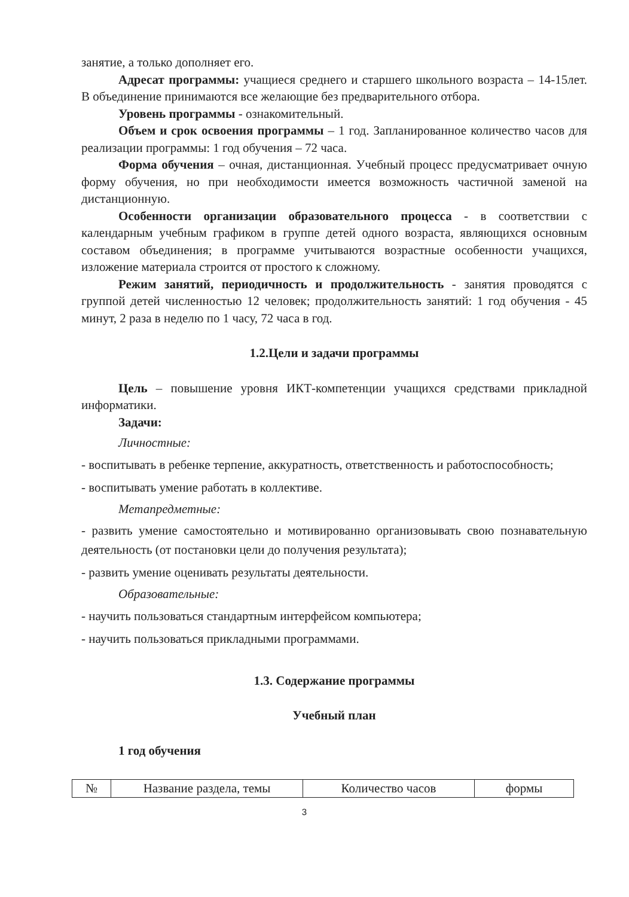занятие, а только дополняет его.
Адресат программы: учащиеся среднего и старшего школьного возраста – 14-15лет. В объединение принимаются все желающие без предварительного отбора.
Уровень программы - ознакомительный.
Объем и срок освоения программы – 1 год. Запланированное количество часов для реализации программы: 1 год обучения – 72 часа.
Форма обучения – очная, дистанционная. Учебный процесс предусматривает очную форму обучения, но при необходимости имеется возможность частичной заменой на дистанционную.
Особенности организации образовательного процесса - в соответствии с календарным учебным графиком в группе детей одного возраста, являющихся основным составом объединения; в программе учитываются возрастные особенности учащихся, изложение материала строится от простого к сложному.
Режим занятий, периодичность и продолжительность - занятия проводятся с группой детей численностью 12 человек; продолжительность занятий: 1 год обучения - 45 минут, 2 раза в неделю по 1 часу, 72 часа в год.
1.2.Цели и задачи программы
Цель – повышение уровня ИКТ-компетенции учащихся средствами прикладной информатики.
Задачи:
Личностные:
- воспитывать в ребенке терпение, аккуратность, ответственность и работоспособность;
- воспитывать умение работать в коллективе.
Метапредметные:
- развить умение самостоятельно и мотивированно организовывать свою познавательную деятельность (от постановки цели до получения результата);
- развить умение оценивать результаты деятельности.
Образовательные:
- научить пользоваться стандартным интерфейсом компьютера;
- научить пользоваться прикладными программами.
1.3. Содержание программы
Учебный план
1 год обучения
| № | Название раздела, темы | Количество часов | формы |
3